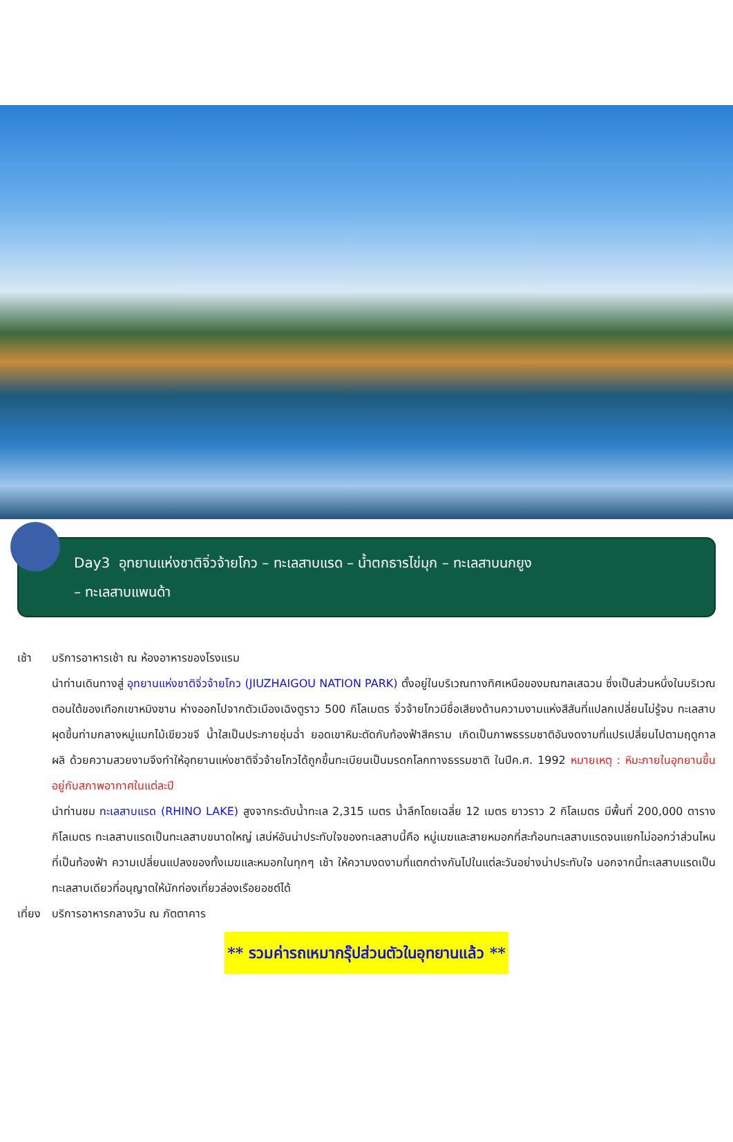Day3 อุทยานแห่งชาติจิ่วจ้ายโกว – ทะเลสาบแรด – น้ำตกธารไข่มุก – ทะเลสาบนกยูง
– ทะเลสาบแพนด้า
เช้า บริการอาหารเช้า ณ ห้องอาหารของโรงแรม
นำท่านเดินทางสู่ อุทยานแห่งชาติจิ่วจ้ายโกว (JIUZHAIGOU NATION PARK) ตั้งอยู่ในบริเวณทางทิศเหนือของมณฑลเสฉวน ซึ่งเป็นส่วนหนึ่งในบริเวณตอนใต้ของเทือกเขาหมิงซาน ห่างออกไปจากตัวเมืองเฉิงตูราว 500 กิโลเมตร จิ่วจ้ายโกวมีชื่อเสียงด้านความงามแห่งสีสันที่แปลกเปลี่ยนไม่รู้จบ ทะเลสาบผุดขึ้นท่ามกลางหมู่แมกไม้เขียวขจี น้ำใสเป็นประกายชุ่มฉ่ำ ยอดเขาหิมะตัดกับท้องฟ้าสีคราม เกิดเป็นภาพธรรมชาติอันงดงามที่แปรเปลี่ยนไปตามฤดูกาลผลิ ด้วยความสวยงามจึงทำให้อุทยานแห่งชาติจิ่วจ้ายโกวได้ถูกขึ้นทะเบียนเป็นมรดกโลกทางธรรมชาติ ในปีค.ศ. 1992 หมายเหตุ : หิมะภายในอุทยานขึ้นอยู่กับสภาพอากาศในแต่ละปี
นำท่านชม ทะเลสาบแรด (RHINO LAKE) สูงจากระดับน้ำทะเล 2,315 เมตร น้ำลึกโดยเฉลี่ย 12 เมตร ยาวราว 2 กิโลเมตร มีพื้นที่ 200,000 ตารางกิโลเมตร ทะเลสาบแรดเป็นทะเลสาบขนาดใหญ่ เสน่ห์อันน่าประทับใจของทะเลสาบนี้คือ หมู่เมฆและสายหมอกที่สะท้อนทะเลสาบแรดจนแยกไม่ออกว่าส่วนไหนที่เป็นท้องฟ้า ความเปลี่ยนแปลงของทั้งเมฆและหมอกในทุกๆ เช้า ให้ความงดงามที่แตกต่างกันไปในแต่ละวันอย่างน่าประทับใจ นอกจากนี้ทะเลสาบแรดเป็นทะเลสาบเดียวที่อนุญาตให้นักท่องเที่ยวล่องเรือยอชต์ได้
เที่ยง
บริการอาหารกลางวัน ณ ภัตตาคาร
** รวมค่ารถเหมากรุ๊ปส่วนตัวในอุทยานแล้ว **